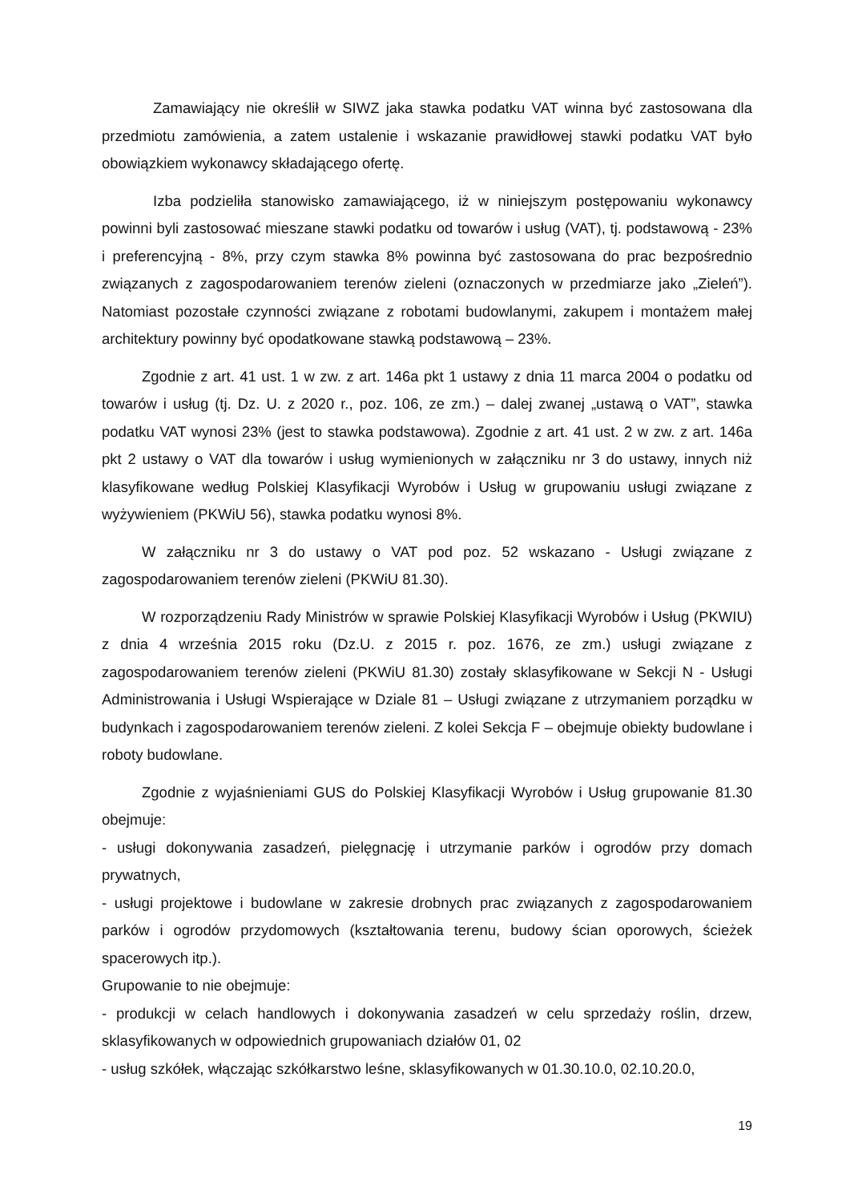Zamawiający nie określił w SIWZ jaka stawka podatku VAT winna być zastosowana dla przedmiotu zamówienia, a zatem ustalenie i wskazanie prawidłowej stawki podatku VAT było obowiązkiem wykonawcy składającego ofertę.
Izba podzieliła stanowisko zamawiającego, iż w niniejszym postępowaniu wykonawcy powinni byli zastosować mieszane stawki podatku od towarów i usług (VAT), tj. podstawową - 23% i preferencyjną - 8%, przy czym stawka 8% powinna być zastosowana do prac bezpośrednio związanych z zagospodarowaniem terenów zieleni (oznaczonych w przedmiarze jako „Zieleń”). Natomiast pozostałe czynności związane z robotami budowlanymi, zakupem i montażem małej architektury powinny być opodatkowane stawką podstawową – 23%.
Zgodnie z art. 41 ust. 1 w zw. z art. 146a pkt 1 ustawy z dnia 11 marca 2004 o podatku od towarów i usług (tj. Dz. U. z 2020 r., poz. 106, ze zm.) – dalej zwanej „ustawą o VAT”, stawka podatku VAT wynosi 23% (jest to stawka podstawowa). Zgodnie z art. 41 ust. 2 w zw. z art. 146a pkt 2 ustawy o VAT dla towarów i usług wymienionych w załączniku nr 3 do ustawy, innych niż klasyfikowane według Polskiej Klasyfikacji Wyrobów i Usług w grupowaniu usługi związane z wyżywieniem (PKWiU 56), stawka podatku wynosi 8%.
W załączniku nr 3 do ustawy o VAT pod poz. 52 wskazano - Usługi związane z zagospodarowaniem terenów zieleni (PKWiU 81.30).
W rozporządzeniu Rady Ministrów w sprawie Polskiej Klasyfikacji Wyrobów i Usług (PKWIU) z dnia 4 września 2015 roku (Dz.U. z 2015 r. poz. 1676, ze zm.) usługi związane z zagospodarowaniem terenów zieleni (PKWiU 81.30) zostały sklasyfikowane w Sekcji N - Usługi Administrowania i Usługi Wspierające w Dziale 81 – Usługi związane z utrzymaniem porządku w budynkach i zagospodarowaniem terenów zieleni. Z kolei Sekcja F – obejmuje obiekty budowlane i roboty budowlane.
Zgodnie z wyjaśnieniami GUS do Polskiej Klasyfikacji Wyrobów i Usług grupowanie 81.30 obejmuje:
- usługi dokonywania zasadzeń, pielęgnację i utrzymanie parków i ogrodów przy domach prywatnych,
- usługi projektowe i budowlane w zakresie drobnych prac związanych z zagospodarowaniem parków i ogrodów przydomowych (kształtowania terenu, budowy ścian oporowych, ścieżek spacerowych itp.).
Grupowanie to nie obejmuje:
- produkcji w celach handlowych i dokonywania zasadzeń w celu sprzedaży roślin, drzew, sklasyfikowanych w odpowiednich grupowaniach działów 01, 02
- usług szkółek, włączając szkółkarstwo leśne, sklasyfikowanych w 01.30.10.0, 02.10.20.0,
19